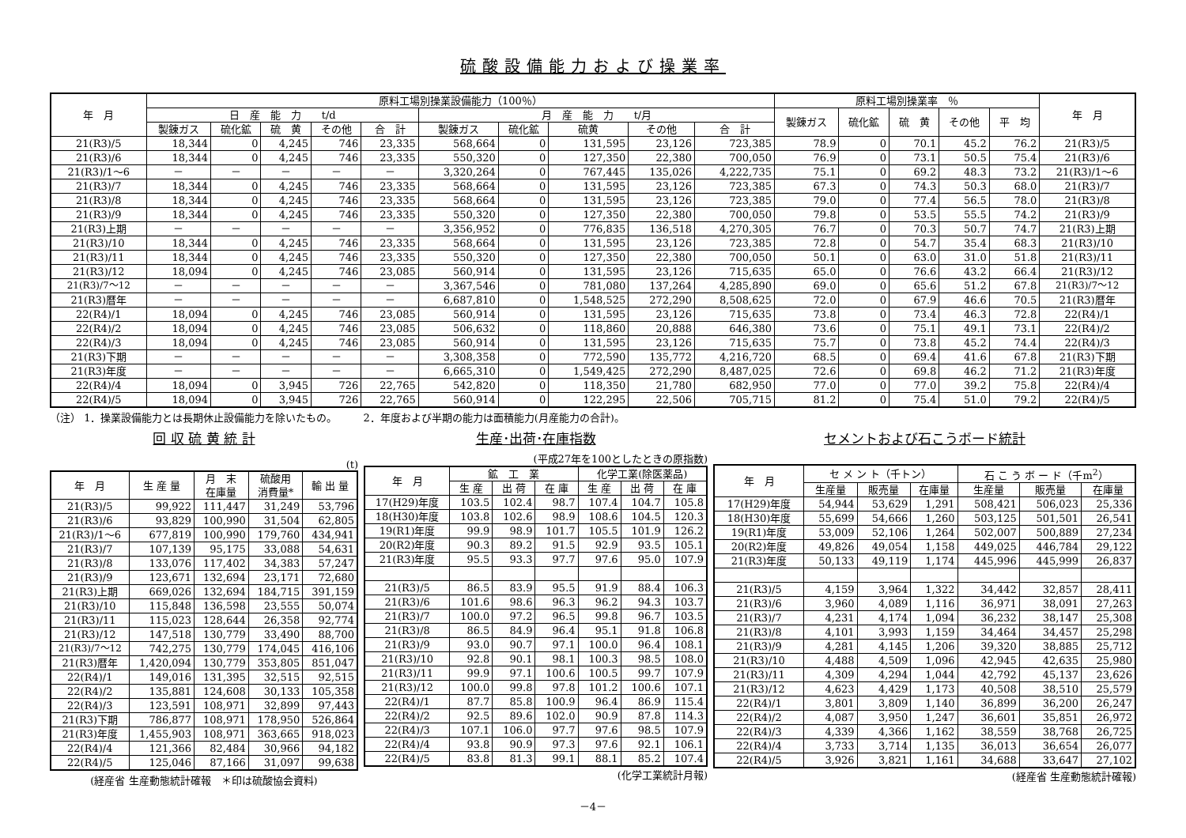硫酸設備能力および操業率
| 年 月 | 原料工場別操業設備能力（100％） | | | | | | | | | | 原料工場別操業率 ％ | | | | | 年 月 |
| --- | --- | --- | --- | --- | --- | --- | --- | --- | --- | --- | --- | --- | --- | --- | --- | --- |
| | 日 産 能 力 t/d | | | | | 月 産 能 力 t/月 | | | | | 製錬ガス | 硫化鉱 | 硫 黄 | その他 | 平 均 | |
| | 製錬ガス | 硫化鉱 | 硫 黄 | その他 | 合 計 | 製錬ガス | 硫化鉱 | 硫黄 | その他 | 合 計 | | | | | | |
| 21(R3)/5 | 18,344 | 0 | 4,245 | 746 | 23,335 | 568,664 | 0 | 131,595 | 23,126 | 723,385 | 78.9 | 0 | 70.1 | 45.2 | 76.2 | 21(R3)/5 |
| 21(R3)/6 | 18,344 | 0 | 4,245 | 746 | 23,335 | 550,320 | 0 | 127,350 | 22,380 | 700,050 | 76.9 | 0 | 73.1 | 50.5 | 75.4 | 21(R3)/6 |
| 21(R3)/1～6 | － | － | － | － | － | 3,320,264 | 0 | 767,445 | 135,026 | 4,222,735 | 75.1 | 0 | 69.2 | 48.3 | 73.2 | 21(R3)/1～6 |
| 21(R3)/7 | 18,344 | 0 | 4,245 | 746 | 23,335 | 568,664 | 0 | 131,595 | 23,126 | 723,385 | 67.3 | 0 | 74.3 | 50.3 | 68.0 | 21(R3)/7 |
| 21(R3)/8 | 18,344 | 0 | 4,245 | 746 | 23,335 | 568,664 | 0 | 131,595 | 23,126 | 723,385 | 79.0 | 0 | 77.4 | 56.5 | 78.0 | 21(R3)/8 |
| 21(R3)/9 | 18,344 | 0 | 4,245 | 746 | 23,335 | 550,320 | 0 | 127,350 | 22,380 | 700,050 | 79.8 | 0 | 53.5 | 55.5 | 74.2 | 21(R3)/9 |
| 21(R3)上期 | － | － | － | － | － | 3,356,952 | 0 | 776,835 | 136,518 | 4,270,305 | 76.7 | 0 | 70.3 | 50.7 | 74.7 | 21(R3)上期 |
| 21(R3)/10 | 18,344 | 0 | 4,245 | 746 | 23,335 | 568,664 | 0 | 131,595 | 23,126 | 723,385 | 72.8 | 0 | 54.7 | 35.4 | 68.3 | 21(R3)/10 |
| 21(R3)/11 | 18,344 | 0 | 4,245 | 746 | 23,335 | 550,320 | 0 | 127,350 | 22,380 | 700,050 | 50.1 | 0 | 63.0 | 31.0 | 51.8 | 21(R3)/11 |
| 21(R3)/12 | 18,094 | 0 | 4,245 | 746 | 23,085 | 560,914 | 0 | 131,595 | 23,126 | 715,635 | 65.0 | 0 | 76.6 | 43.2 | 66.4 | 21(R3)/12 |
| 21(R3)/7～12 | － | － | － | － | － | 3,367,546 | 0 | 781,080 | 137,264 | 4,285,890 | 69.0 | 0 | 65.6 | 51.2 | 67.8 | 21(R3)/7～12 |
| 21(R3)暦年 | － | － | － | － | － | 6,687,810 | 0 | 1,548,525 | 272,290 | 8,508,625 | 72.0 | 0 | 67.9 | 46.6 | 70.5 | 21(R3)暦年 |
| 22(R4)/1 | 18,094 | 0 | 4,245 | 746 | 23,085 | 560,914 | 0 | 131,595 | 23,126 | 715,635 | 73.8 | 0 | 73.4 | 46.3 | 72.8 | 22(R4)/1 |
| 22(R4)/2 | 18,094 | 0 | 4,245 | 746 | 23,085 | 506,632 | 0 | 118,860 | 20,888 | 646,380 | 73.6 | 0 | 75.1 | 49.1 | 73.1 | 22(R4)/2 |
| 22(R4)/3 | 18,094 | 0 | 4,245 | 746 | 23,085 | 560,914 | 0 | 131,595 | 23,126 | 715,635 | 75.7 | 0 | 73.8 | 45.2 | 74.4 | 22(R4)/3 |
| 21(R3)下期 | － | － | － | － | － | 3,308,358 | 0 | 772,590 | 135,772 | 4,216,720 | 68.5 | 0 | 69.4 | 41.6 | 67.8 | 21(R3)下期 |
| 21(R3)年度 | － | － | － | － | － | 6,665,310 | 0 | 1,549,425 | 272,290 | 8,487,025 | 72.6 | 0 | 69.8 | 46.2 | 71.2 | 21(R3)年度 |
| 22(R4)/4 | 18,094 | 0 | 3,945 | 726 | 22,765 | 542,820 | 0 | 118,350 | 21,780 | 682,950 | 77.0 | 0 | 77.0 | 39.2 | 75.8 | 22(R4)/4 |
| 22(R4)/5 | 18,094 | 0 | 3,945 | 726 | 22,765 | 560,914 | 0 | 122,295 | 22,506 | 705,715 | 81.2 | 0 | 75.4 | 51.0 | 79.2 | 22(R4)/5 |
（注） 1．操業設備能力とは長期休止設備能力を除いたもの。　　　2．年度および半期の能力は面積能力(月産能力の合計)。
回 収 硫 黄 統 計
(t)
| 年 月 | 生 産 量 | 月 末 在庫量 | 硫酸用 消費量* | 輸 出 量 |
| --- | --- | --- | --- | --- |
| 21(R3)/5 | 99,922 | 111,447 | 31,249 | 53,796 |
| 21(R3)/6 | 93,829 | 100,990 | 31,504 | 62,805 |
| 21(R3)/1～6 | 677,819 | 100,990 | 179,760 | 434,941 |
| 21(R3)/7 | 107,139 | 95,175 | 33,088 | 54,631 |
| 21(R3)/8 | 133,076 | 117,402 | 34,383 | 57,247 |
| 21(R3)/9 | 123,671 | 132,694 | 23,171 | 72,680 |
| 21(R3)上期 | 669,026 | 132,694 | 184,715 | 391,159 |
| 21(R3)/10 | 115,848 | 136,598 | 23,555 | 50,074 |
| 21(R3)/11 | 115,023 | 128,644 | 26,358 | 92,774 |
| 21(R3)/12 | 147,518 | 130,779 | 33,490 | 88,700 |
| 21(R3)/7～12 | 742,275 | 130,779 | 174,045 | 416,106 |
| 21(R3)暦年 | 1,420,094 | 130,779 | 353,805 | 851,047 |
| 22(R4)/1 | 149,016 | 131,395 | 32,515 | 92,515 |
| 22(R4)/2 | 135,881 | 124,608 | 30,133 | 105,358 |
| 22(R4)/3 | 123,591 | 108,971 | 32,899 | 97,443 |
| 21(R3)下期 | 786,877 | 108,971 | 178,950 | 526,864 |
| 21(R3)年度 | 1,455,903 | 108,971 | 363,665 | 918,023 |
| 22(R4)/4 | 121,366 | 82,484 | 30,966 | 94,182 |
| 22(R4)/5 | 125,046 | 87,166 | 31,097 | 99,638 |
(経産省 生産動態統計確報　＊印は硫酸協会資料)
生産･出荷･在庫指数
(平成27年を100としたときの原指数)
| 年 月 | 鉱 工 業 | | | 化学工業(除医薬品) | | |
| --- | --- | --- | --- | --- | --- | --- |
| | 生 産 | 出 荷 | 在 庫 | 生 産 | 出 荷 | 在 庫 |
| 17(H29)年度 | 103.5 | 102.4 | 98.7 | 107.4 | 104.7 | 105.8 |
| 18(H30)年度 | 103.8 | 102.6 | 98.9 | 108.6 | 104.5 | 120.3 |
| 19(R1)年度 | 99.9 | 98.9 | 101.7 | 105.5 | 101.9 | 126.2 |
| 20(R2)年度 | 90.3 | 89.2 | 91.5 | 92.9 | 93.5 | 105.1 |
| 21(R3)年度 | 95.5 | 93.3 | 97.7 | 97.6 | 95.0 | 107.9 |
| 21(R3)/5 | 86.5 | 83.9 | 95.5 | 91.9 | 88.4 | 106.3 |
| 21(R3)/6 | 101.6 | 98.6 | 96.3 | 96.2 | 94.3 | 103.7 |
| 21(R3)/7 | 100.0 | 97.2 | 96.5 | 99.8 | 96.7 | 103.5 |
| 21(R3)/8 | 86.5 | 84.9 | 96.4 | 95.1 | 91.8 | 106.8 |
| 21(R3)/9 | 93.0 | 90.7 | 97.1 | 100.0 | 96.4 | 108.1 |
| 21(R3)/10 | 92.8 | 90.1 | 98.1 | 100.3 | 98.5 | 108.0 |
| 21(R3)/11 | 99.9 | 97.1 | 100.6 | 100.5 | 99.7 | 107.9 |
| 21(R3)/12 | 100.0 | 99.8 | 97.8 | 101.2 | 100.6 | 107.1 |
| 22(R4)/1 | 87.7 | 85.8 | 100.9 | 96.4 | 86.9 | 115.4 |
| 22(R4)/2 | 92.5 | 89.6 | 102.0 | 90.9 | 87.8 | 114.3 |
| 22(R4)/3 | 107.1 | 106.0 | 97.7 | 97.6 | 98.5 | 107.9 |
| 22(R4)/4 | 93.8 | 90.9 | 97.3 | 97.6 | 92.1 | 106.1 |
| 22(R4)/5 | 83.8 | 81.3 | 99.1 | 88.1 | 85.2 | 107.4 |
(化学工業統計月報)
セメントおよび石こうボード統計
| 年 月 | セ メ ン ト（千トン） | | | 石 こ う ボ ー ド（千m<sup>2</sup>） | | |
| --- | --- | --- | --- | --- | --- | --- |
| | 生産量 | 販売量 | 在庫量 | 生産量 | 販売量 | 在庫量 |
| 17(H29)年度 | 54,944 | 53,629 | 1,291 | 508,421 | 506,023 | 25,336 |
| 18(H30)年度 | 55,699 | 54,666 | 1,260 | 503,125 | 501,501 | 26,541 |
| 19(R1)年度 | 53,009 | 52,106 | 1,264 | 502,007 | 500,889 | 27,234 |
| 20(R2)年度 | 49,826 | 49,054 | 1,158 | 449,025 | 446,784 | 29,122 |
| 21(R3)年度 | 50,133 | 49,119 | 1,174 | 445,996 | 445,999 | 26,837 |
| 21(R3)/5 | 4,159 | 3,964 | 1,322 | 34,442 | 32,857 | 28,411 |
| 21(R3)/6 | 3,960 | 4,089 | 1,116 | 36,971 | 38,091 | 27,263 |
| 21(R3)/7 | 4,231 | 4,174 | 1,094 | 36,232 | 38,147 | 25,308 |
| 21(R3)/8 | 4,101 | 3,993 | 1,159 | 34,464 | 34,457 | 25,298 |
| 21(R3)/9 | 4,281 | 4,145 | 1,206 | 39,320 | 38,885 | 25,712 |
| 21(R3)/10 | 4,488 | 4,509 | 1,096 | 42,945 | 42,635 | 25,980 |
| 21(R3)/11 | 4,309 | 4,294 | 1,044 | 42,792 | 45,137 | 23,626 |
| 21(R3)/12 | 4,623 | 4,429 | 1,173 | 40,508 | 38,510 | 25,579 |
| 22(R4)/1 | 3,801 | 3,809 | 1,140 | 36,899 | 36,200 | 26,247 |
| 22(R4)/2 | 4,087 | 3,950 | 1,247 | 36,601 | 35,851 | 26,972 |
| 22(R4)/3 | 4,339 | 4,366 | 1,162 | 38,559 | 38,768 | 26,725 |
| 22(R4)/4 | 3,733 | 3,714 | 1,135 | 36,013 | 36,654 | 26,077 |
| 22(R4)/5 | 3,926 | 3,821 | 1,161 | 34,688 | 33,647 | 27,102 |
(経産省 生産動態統計確報)
－4－